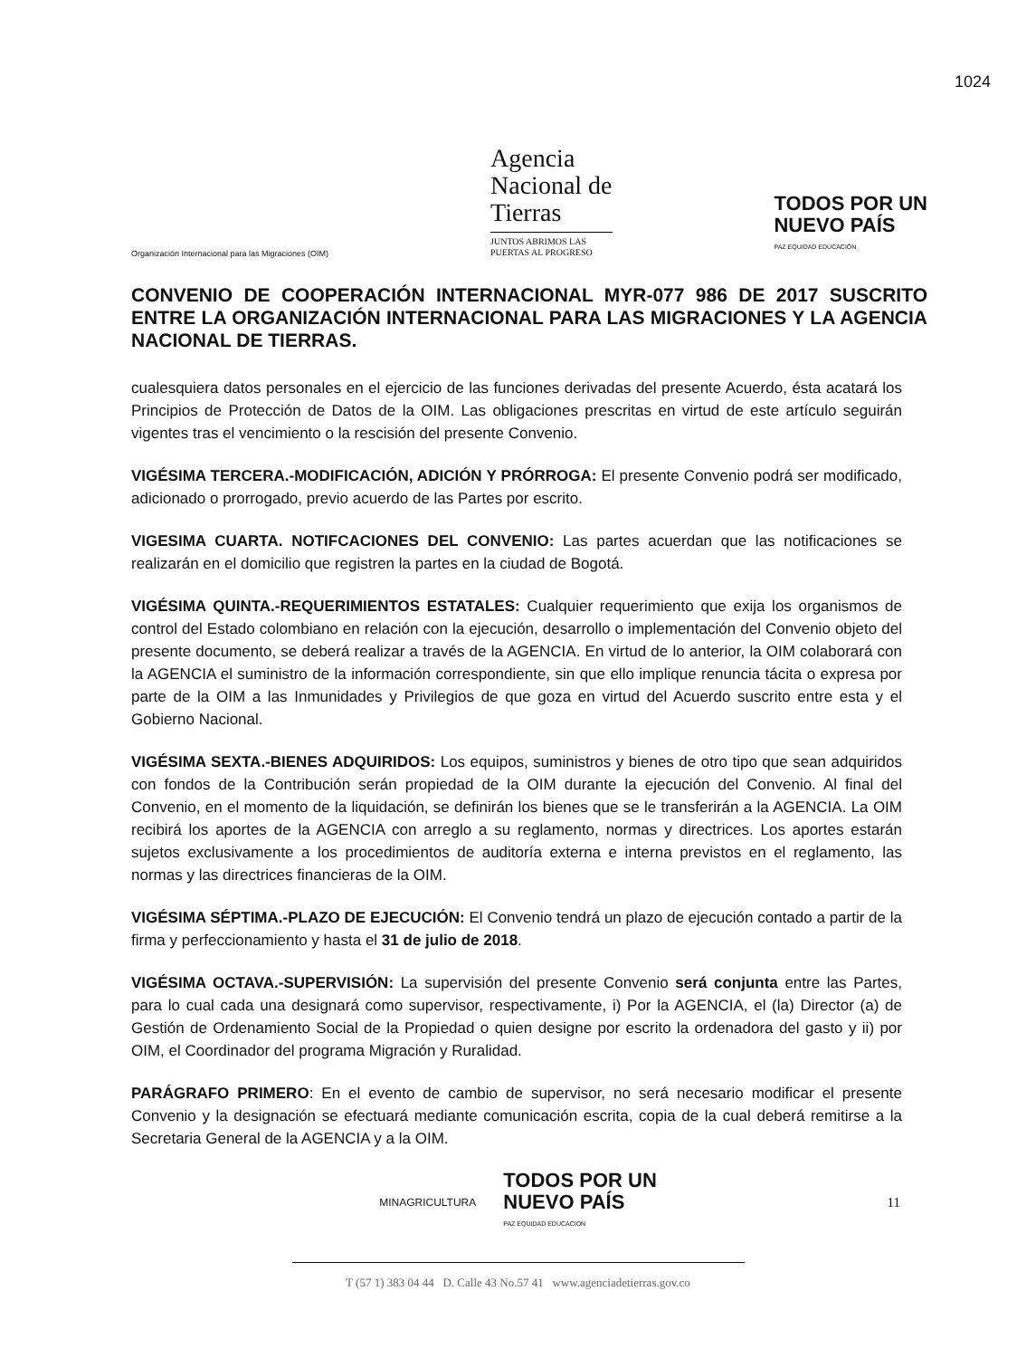1024
Organización Internacional para las Migraciones (OIM)
Agencia
Nacional de
Tierras
JUNTOS ABRIMOS LAS
PUERTAS AL PROGRESO
TODOS POR UN
NUEVO PAÍS
PAZ EQUIDAD EDUCACIÓN
CONVENIO DE COOPERACIÓN INTERNACIONAL MYR-077 986 DE 2017 SUSCRITO ENTRE LA ORGANIZACIÓN INTERNACIONAL PARA LAS MIGRACIONES Y LA AGENCIA NACIONAL DE TIERRAS.
cualesquiera datos personales en el ejercicio de las funciones derivadas del presente Acuerdo, ésta acatará los Principios de Protección de Datos de la OIM. Las obligaciones prescritas en virtud de este artículo seguirán vigentes tras el vencimiento o la rescisión del presente Convenio.
VIGÉSIMA TERCERA.-MODIFICACIÓN, ADICIÓN Y PRÓRROGA: El presente Convenio podrá ser modificado, adicionado o prorrogado, previo acuerdo de las Partes por escrito.
VIGESIMA CUARTA. NOTIFCACIONES DEL CONVENIO: Las partes acuerdan que las notificaciones se realizarán en el domicilio que registren la partes en la ciudad de Bogotá.
VIGÉSIMA QUINTA.-REQUERIMIENTOS ESTATALES: Cualquier requerimiento que exija los organismos de control del Estado colombiano en relación con la ejecución, desarrollo o implementación del Convenio objeto del presente documento, se deberá realizar a través de la AGENCIA. En virtud de lo anterior, la OIM colaborará con la AGENCIA el suministro de la información correspondiente, sin que ello implique renuncia tácita o expresa por parte de la OIM a las Inmunidades y Privilegios de que goza en virtud del Acuerdo suscrito entre esta y el Gobierno Nacional.
VIGÉSIMA SEXTA.-BIENES ADQUIRIDOS: Los equipos, suministros y bienes de otro tipo que sean adquiridos con fondos de la Contribución serán propiedad de la OIM durante la ejecución del Convenio. Al final del Convenio, en el momento de la liquidación, se definirán los bienes que se le transferirán a la AGENCIA. La OIM recibirá los aportes de la AGENCIA con arreglo a su reglamento, normas y directrices. Los aportes estarán sujetos exclusivamente a los procedimientos de auditoría externa e interna previstos en el reglamento, las normas y las directrices financieras de la OIM.
VIGÉSIMA SÉPTIMA.-PLAZO DE EJECUCIÓN: El Convenio tendrá un plazo de ejecución contado a partir de la firma y perfeccionamiento y hasta el 31 de julio de 2018.
VIGÉSIMA OCTAVA.-SUPERVISIÓN: La supervisión del presente Convenio será conjunta entre las Partes, para lo cual cada una designará como supervisor, respectivamente, i) Por la AGENCIA, el (la) Director (a) de Gestión de Ordenamiento Social de la Propiedad o quien designe por escrito la ordenadora del gasto y ii) por OIM, el Coordinador del programa Migración y Ruralidad.
PARÁGRAFO PRIMERO: En el evento de cambio de supervisor, no será necesario modificar el presente Convenio y la designación se efectuará mediante comunicación escrita, copia de la cual deberá remitirse a la Secretaria General de la AGENCIA y a la OIM.
MINAGRICULTURA
TODOS POR UN
NUEVO PAÍS
PAZ EQUIDAD EDUCACION
11
T (57 1) 383 04 44 D. Calle 43 No.57 41 www.agenciadetierras.gov.co